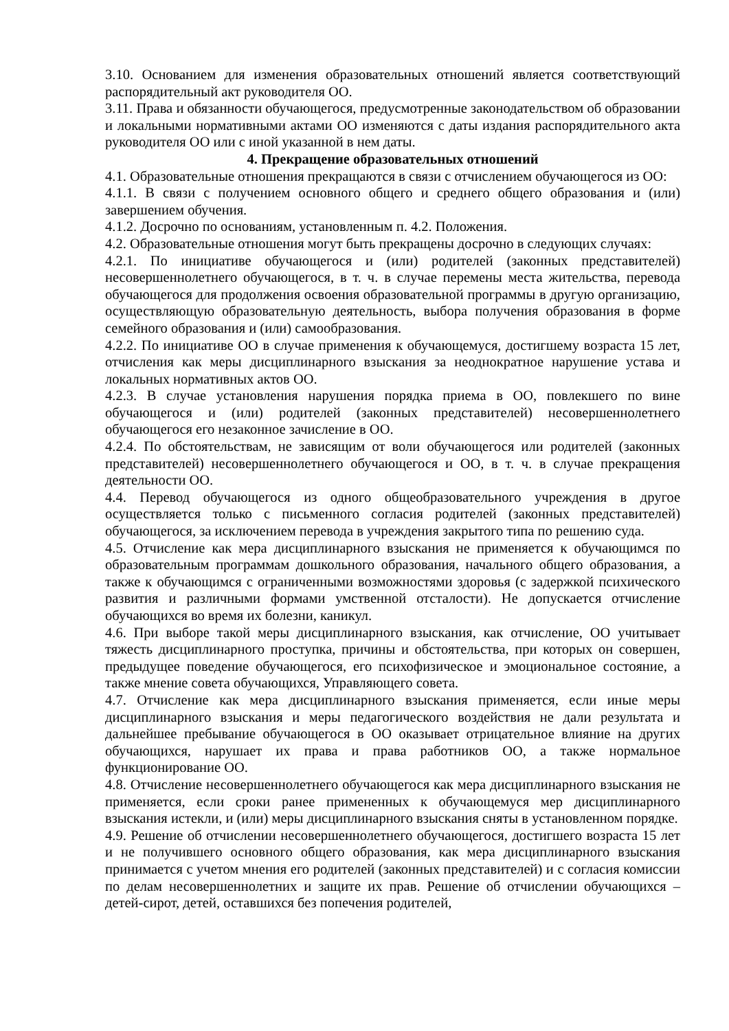3.10. Основанием для изменения образовательных отношений является соответствующий распорядительный акт руководителя ОО.
3.11. Права и обязанности обучающегося, предусмотренные законодательством об образовании и локальными нормативными актами ОО изменяются с даты издания распорядительного акта руководителя ОО или с иной указанной в нем даты.
4. Прекращение образовательных отношений
4.1. Образовательные отношения прекращаются в связи с отчислением обучающегося из ОО:
4.1.1. В связи с получением основного общего и среднего общего образования и (или) завершением обучения.
4.1.2. Досрочно по основаниям, установленным п. 4.2. Положения.
4.2. Образовательные отношения могут быть прекращены досрочно в следующих случаях:
4.2.1. По инициативе обучающегося и (или) родителей (законных представителей) несовершеннолетнего обучающегося, в т. ч. в случае перемены места жительства, перевода обучающегося для продолжения освоения образовательной программы в другую организацию, осуществляющую образовательную деятельность, выбора получения образования в форме семейного образования и (или) самообразования.
4.2.2. По инициативе ОО в случае применения к обучающемуся, достигшему возраста 15 лет, отчисления как меры дисциплинарного взыскания за неоднократное нарушение устава и локальных нормативных актов ОО.
4.2.3. В случае установления нарушения порядка приема в ОО, повлекшего по вине обучающегося и (или) родителей (законных представителей) несовершеннолетнего обучающегося его незаконное зачисление в ОО.
4.2.4. По обстоятельствам, не зависящим от воли обучающегося или родителей (законных представителей) несовершеннолетнего обучающегося и ОО, в т. ч. в случае прекращения деятельности ОО.
4.4. Перевод обучающегося из одного общеобразовательного учреждения в другое осуществляется только с письменного согласия родителей (законных представителей) обучающегося, за исключением перевода в учреждения закрытого типа по решению суда.
4.5. Отчисление как мера дисциплинарного взыскания не применяется к обучающимся по образовательным программам дошкольного образования, начального общего образования, а также к обучающимся с ограниченными возможностями здоровья (с задержкой психического развития и различными формами умственной отсталости). Не допускается отчисление обучающихся во время их болезни, каникул.
4.6. При выборе такой меры дисциплинарного взыскания, как отчисление, ОО учитывает тяжесть дисциплинарного проступка, причины и обстоятельства, при которых он совершен, предыдущее поведение обучающегося, его психофизическое и эмоциональное состояние, а также мнение совета обучающихся, Управляющего совета.
4.7. Отчисление как мера дисциплинарного взыскания применяется, если иные меры дисциплинарного взыскания и меры педагогического воздействия не дали результата и дальнейшее пребывание обучающегося в ОО оказывает отрицательное влияние на других обучающихся, нарушает их права и права работников ОО, а также нормальное функционирование ОО.
4.8. Отчисление несовершеннолетнего обучающегося как мера дисциплинарного взыскания не применяется, если сроки ранее примененных к обучающемуся мер дисциплинарного взыскания истекли, и (или) меры дисциплинарного взыскания сняты в установленном порядке.
4.9. Решение об отчислении несовершеннолетнего обучающегося, достигшего возраста 15 лет и не получившего основного общего образования, как мера дисциплинарного взыскания принимается с учетом мнения его родителей (законных представителей) и с согласия комиссии по делам несовершеннолетних и защите их прав. Решение об отчислении обучающихся – детей-сирот, детей, оставшихся без попечения родителей,